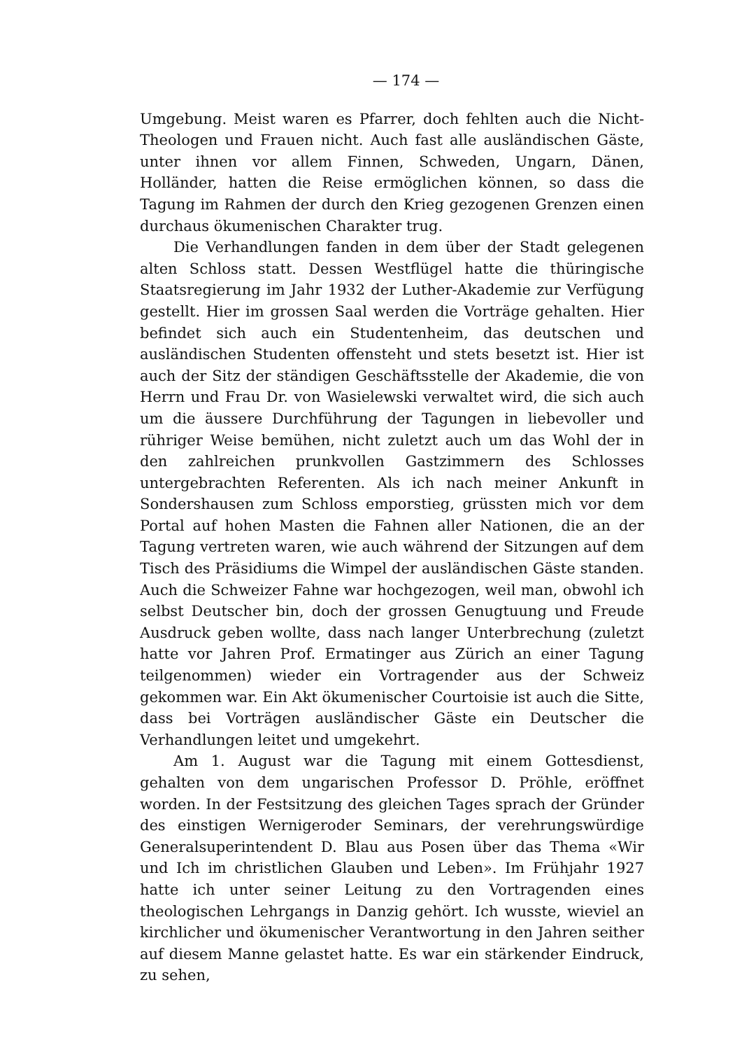— 174 —
Umgebung. Meist waren es Pfarrer, doch fehlten auch die Nicht-Theologen und Frauen nicht. Auch fast alle ausländischen Gäste, unter ihnen vor allem Finnen, Schweden, Ungarn, Dänen, Holländer, hatten die Reise ermöglichen können, so dass die Tagung im Rahmen der durch den Krieg gezogenen Grenzen einen durchaus ökumenischen Charakter trug.
Die Verhandlungen fanden in dem über der Stadt gelegenen alten Schloss statt. Dessen Westflügel hatte die thüringische Staatsregierung im Jahr 1932 der Luther-Akademie zur Verfügung gestellt. Hier im grossen Saal werden die Vorträge gehalten. Hier befindet sich auch ein Studentenheim, das deutschen und ausländischen Studenten offensteht und stets besetzt ist. Hier ist auch der Sitz der ständigen Geschäftsstelle der Akademie, die von Herrn und Frau Dr. von Wasielewski verwaltet wird, die sich auch um die äussere Durchführung der Tagungen in liebevoller und rühriger Weise bemühen, nicht zuletzt auch um das Wohl der in den zahlreichen prunkvollen Gastzimmern des Schlosses untergebrachten Referenten. Als ich nach meiner Ankunft in Sondershausen zum Schloss emporstieg, grüssten mich vor dem Portal auf hohen Masten die Fahnen aller Nationen, die an der Tagung vertreten waren, wie auch während der Sitzungen auf dem Tisch des Präsidiums die Wimpel der ausländischen Gäste standen. Auch die Schweizer Fahne war hochgezogen, weil man, obwohl ich selbst Deutscher bin, doch der grossen Genugtuung und Freude Ausdruck geben wollte, dass nach langer Unterbrechung (zuletzt hatte vor Jahren Prof. Ermatinger aus Zürich an einer Tagung teilgenommen) wieder ein Vortragender aus der Schweiz gekommen war. Ein Akt ökumenischer Courtoisie ist auch die Sitte, dass bei Vorträgen ausländischer Gäste ein Deutscher die Verhandlungen leitet und umgekehrt.
Am 1. August war die Tagung mit einem Gottesdienst, gehalten von dem ungarischen Professor D. Pröhle, eröffnet worden. In der Festsitzung des gleichen Tages sprach der Gründer des einstigen Wernigeroder Seminars, der verehrungswürdige Generalsuperintendent D. Blau aus Posen über das Thema «Wir und Ich im christlichen Glauben und Leben». Im Frühjahr 1927 hatte ich unter seiner Leitung zu den Vortragenden eines theologischen Lehrgangs in Danzig gehört. Ich wusste, wieviel an kirchlicher und ökumenischer Verantwortung in den Jahren seither auf diesem Manne gelastet hatte. Es war ein stärkender Eindruck, zu sehen,